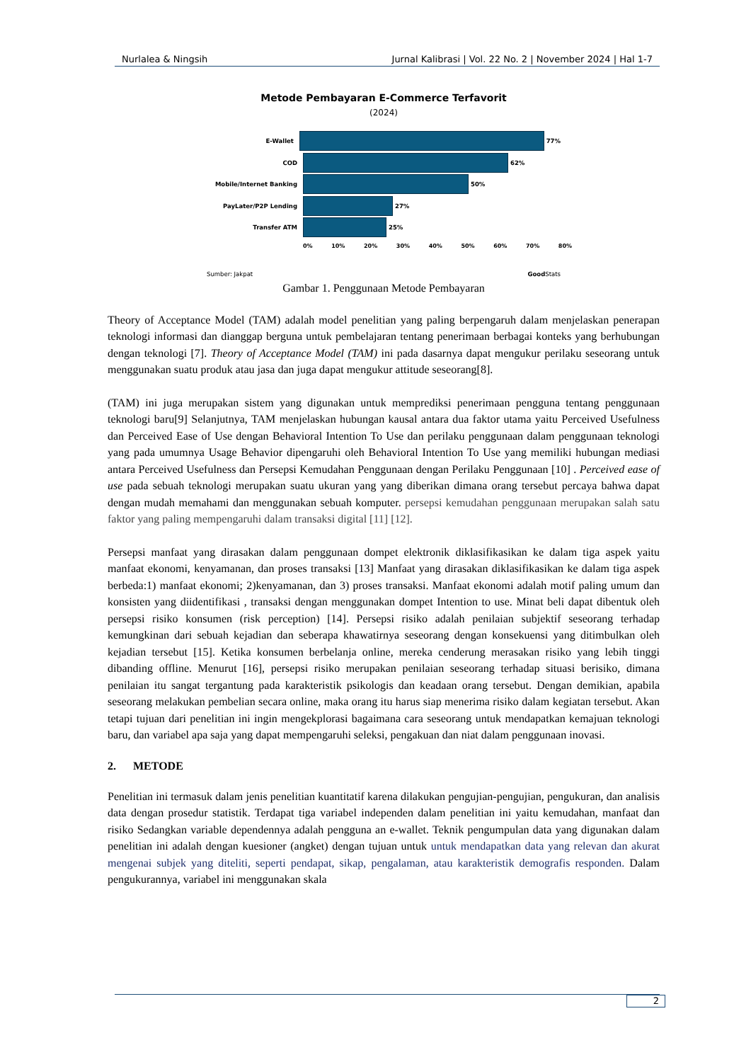Nurlalea & Ningsih Jurnal Kalibrasi | Vol. 22 No. 2 | November 2024 | Hal 1-7
Metode Pembayaran E-Commerce Terfavorit
(2024)
E-Wallet 77%
COD 62%
Mobile/Internet Banking 50%
PayLater/P2P Lending 27%
Transfer ATM 25%
0% 10% 20% 30% 40% 50% 60% 70% 80%
Sumber: Jakpat Good Stats
Gambar 1. Penggunaan Metode Pembayaran
Theory of Acceptance Model (TAM) adalah model penelitian yang paling berpengaruh dalam menjelaskan penerapan teknologi informasi dan dianggap berguna untuk pembelajaran tentang penerimaan berbagai konteks yang berhubungan dengan teknologi [7]. Theory of Acceptance Model (TAM) ini pada dasarnya dapat mengukur perilaku seseorang untuk menggunakan suatu produk atau jasa dan juga dapat mengukur attitude seseorang[8].
(TAM) ini juga merupakan sistem yang digunakan untuk memprediksi penerimaan pengguna tentang penggunaan teknologi baru[9] Selanjutnya, TAM menjelaskan hubungan kausal antara dua faktor utama yaitu Perceived Usefulness dan Perceived Ease of Use dengan Behavioral Intention To Use dan perilaku penggunaan dalam penggunaan teknologi yang pada umumnya Usage Behavior dipengaruhi oleh Behavioral Intention To Use yang memiliki hubungan mediasi antara Perceived Usefulness dan Persepsi Kemudahan Penggunaan dengan Perilaku Penggunaan [10] . Perceived ease of use pada sebuah teknologi merupakan suatu ukuran yang yang diberikan dimana orang tersebut percaya bahwa dapat dengan mudah memahami dan menggunakan sebuah komputer. persepsi kemudahan penggunaan merupakan salah satu faktor yang paling mempengaruhi dalam transaksi digital [11] [12].
Persepsi manfaat yang dirasakan dalam penggunaan dompet elektronik diklasifikasikan ke dalam tiga aspek yaitu manfaat ekonomi, kenyamanan, dan proses transaksi [13] Manfaat yang dirasakan diklasifikasikan ke dalam tiga aspek berbeda:1) manfaat ekonomi; 2)kenyamanan, dan 3) proses transaksi. Manfaat ekonomi adalah motif paling umum dan konsisten yang diidentifikasi , transaksi dengan menggunakan dompet Intention to use. Minat beli dapat dibentuk oleh persepsi risiko konsumen (risk perception) [14]. Persepsi risiko adalah penilaian subjektif seseorang terhadap kemungkinan dari sebuah kejadian dan seberapa khawatirnya seseorang dengan konsekuensi yang ditimbulkan oleh kejadian tersebut [15]. Ketika konsumen berbelanja online, mereka cenderung merasakan risiko yang lebih tinggi dibanding offline. Menurut [16], persepsi risiko merupakan penilaian seseorang terhadap situasi berisiko, dimana penilaian itu sangat tergantung pada karakteristik psikologis dan keadaan orang tersebut. Dengan demikian, apabila seseorang melakukan pembelian secara online, maka orang itu harus siap menerima risiko dalam kegiatan tersebut. Akan tetapi tujuan dari penelitian ini ingin mengekplorasi bagaimana cara seseorang untuk mendapatkan kemajuan teknologi baru, dan variabel apa saja yang dapat mempengaruhi seleksi, pengakuan dan niat dalam penggunaan inovasi.
2. METODE
Penelitian ini termasuk dalam jenis penelitian kuantitatif karena dilakukan pengujian-pengujian, pengukuran, dan analisis data dengan prosedur statistik. Terdapat tiga variabel independen dalam penelitian ini yaitu kemudahan, manfaat dan risiko Sedangkan variable dependennya adalah pengguna an e-wallet. Teknik pengumpulan data yang digunakan dalam penelitian ini adalah dengan kuesioner (angket) dengan tujuan untuk untuk mendapatkan data yang relevan dan akurat mengenai subjek yang diteliti, seperti pendapat, sikap, pengalaman, atau karakteristik demografis responden. Dalam pengukurannya, variabel ini menggunakan skala
2